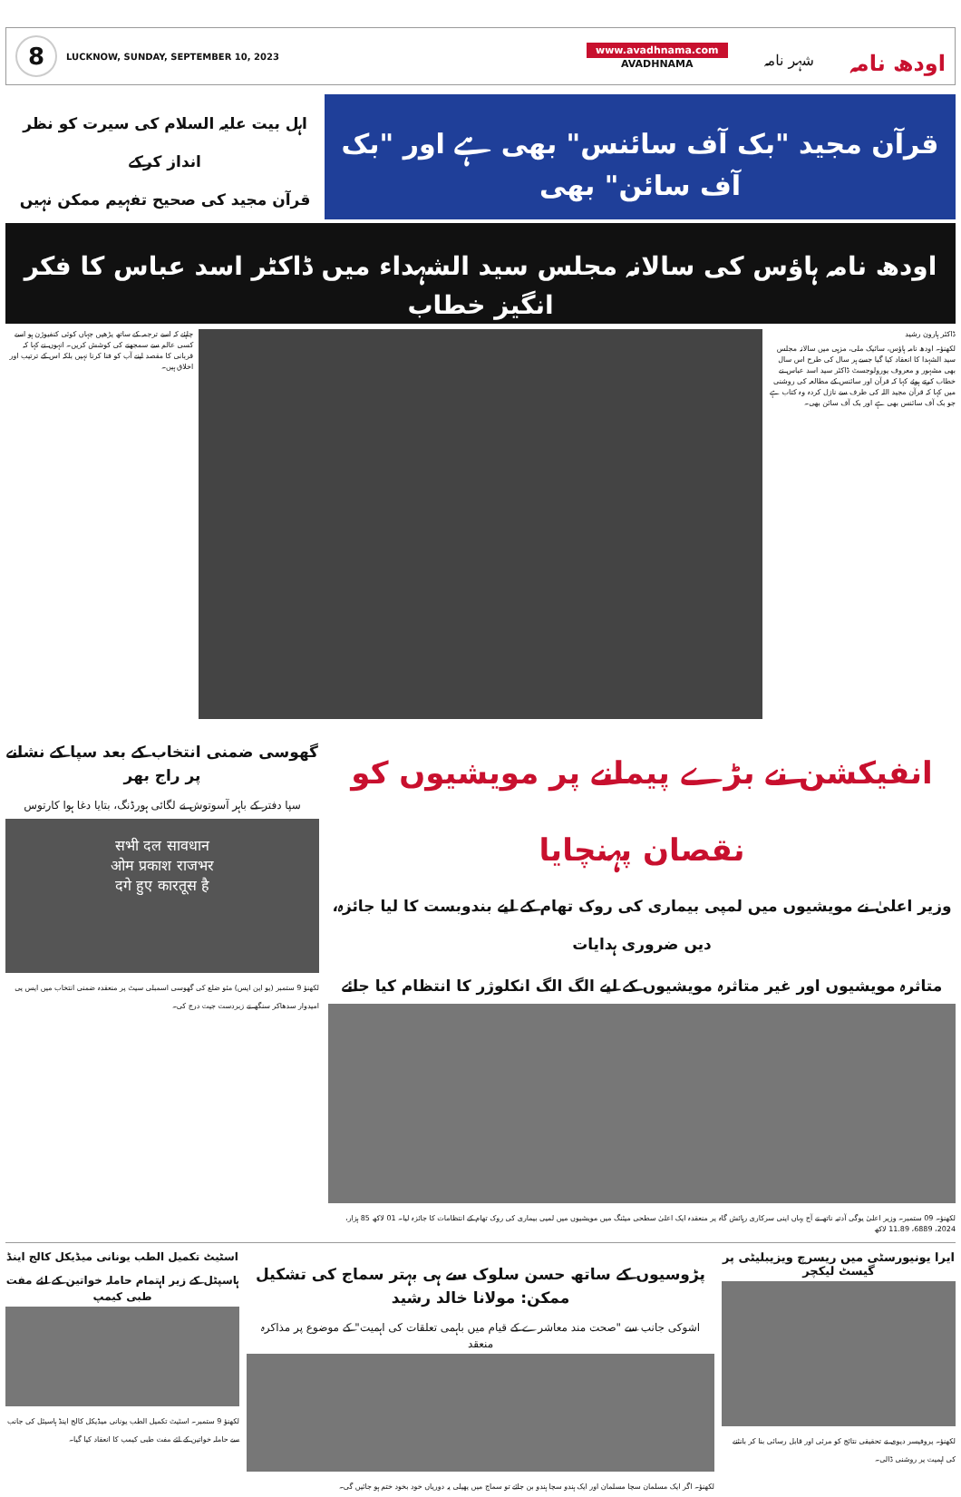8
LUCKNOW, SUNDAY, SEPTEMBER 10, 2023
www.avadhnama.com
AVADHNAMA
شہر نامہ
اودھ نامہ
قرآن مجید "بک آف سائنس" بھی ہے اور "بک آف سائن" بھی
اہل بیت علیہ السلام کی سیرت کو نظر انداز کرکے
قرآن مجید کی صحیح تفہیم ممکن نہیں
اودھ نامہ ہاؤس کی سالانہ مجلس سید الشہداء میں ڈاکٹر اسد عباس کا فکر انگیز خطاب
ڈاکٹر ہارون رشید
لکھنؤ۔ اودھ نامہ ہاؤس، سائیک ملی، مزہی میں سالانہ مجلس سید الشہدا کا انعقاد کیا گیا جسے ہر سال کی طرح اس سال بھی مشہور و معروف یورولوجسٹ ڈاکٹر سید اسد عباس نے خطاب کرتے ہوئے کہا کہ قرآن اور سائنس کے مطالعہ کی روشنی میں کہا کہ قرآن مجید اللہ کی طرف سے نازل کردہ وہ کتاب ہے جو بک آف سائنس بھی ہے اور بک آف سائن بھی۔
چاہئے کہ اسے ترجمہ کے ساتھ پڑھیں جہاں کوئی کنفیوژن ہو اسے کسی عالم سے سمجھنے کی کوشش کریں۔ انہوں نے کہا کہ قربانی کا مقصد اپنے آپ کو فنا کرنا نہیں بلکہ اس کے ترتیب اور اخلاق ہیں۔
انفیکشن نے بڑے پیمانے پر مویشیوں کو نقصان پہنچایا
وزیر اعلیٰ نے مویشیوں میں لمپی بیماری کی روک تھام کے لیے بندوبست کا لیا جائزہ، دیں ضروری ہدایات
متاثرہ مویشیوں اور غیر متاثرہ مویشیوں کے لیے الگ الگ انکلوژر کا انتظام کیا جائے
لکھنؤ۔ 09 ستمبر۔ وزیر اعلیٰ یوگی آدتیہ ناتھ نے آج یہاں اپنی سرکاری رہائش گاہ پر منعقدہ ایک اعلیٰ سطحی میٹنگ میں مویشیوں میں لمپی بیماری کی روک تھام کے انتظامات کا جائزہ لیا۔ 01 لاکھ 85 ہزار، 2024، 6889، 11.89 لاکھ
گھوسی ضمنی انتخاب کے بعد سپا کے نشانے پر راج بھر
سپا دفتر کے باہر آسوتوش نے لگائی ہورڈنگ، بتایا دغا ہوا کارتوس
सभी दल सावधान
ओम प्रकाश राजभर
दगे हुए कारतूस है
لکھنؤ 9 ستمبر (یو این ایس) مئو ضلع کی گھوسی اسمبلی سیٹ پر منعقدہ ضمنی انتخاب میں ایس پی امیدوار سدھاکر سنگھ نے زبردست جیت درج کی۔
ایرا یونیورسٹی میں ریسرچ ویزیبلیٹی پر گیسٹ لیکچر
لکھنؤ۔ پروفیسر دیوی نے تحقیقی نتائج کو مرئی اور قابل رسائی بنا کر بانٹنے کی اہمیت پر روشنی ڈالی۔
پڑوسیوں کے ساتھ حسن سلوک سے ہی بہتر سماج کی تشکیل ممکن: مولانا خالد رشید
اشوکی جانب سے "صحت مند معاشرے کے قیام میں باہمی تعلقات کی اہمیت" کے موضوع پر مذاکرہ منعقد
لکھنؤ۔ اگر ایک مسلمان سچا مسلمان اور ایک ہندو سچا ہندو بن جائے تو سماج میں پھیلی یہ دوریاں خود بخود ختم ہو جائیں گی۔
اسٹیٹ تکمیل الطب یونانی میڈیکل کالج اینڈ ہاسپٹل کے زیر اہتمام حاملہ خواتین کے لئے مفت طبی کیمپ
لکھنؤ 9 ستمبر۔ اسٹیٹ تکمیل الطب یونانی میڈیکل کالج اینڈ ہاسپٹل کی جانب سے حاملہ خواتین کے لئے مفت طبی کیمپ کا انعقاد کیا گیا۔